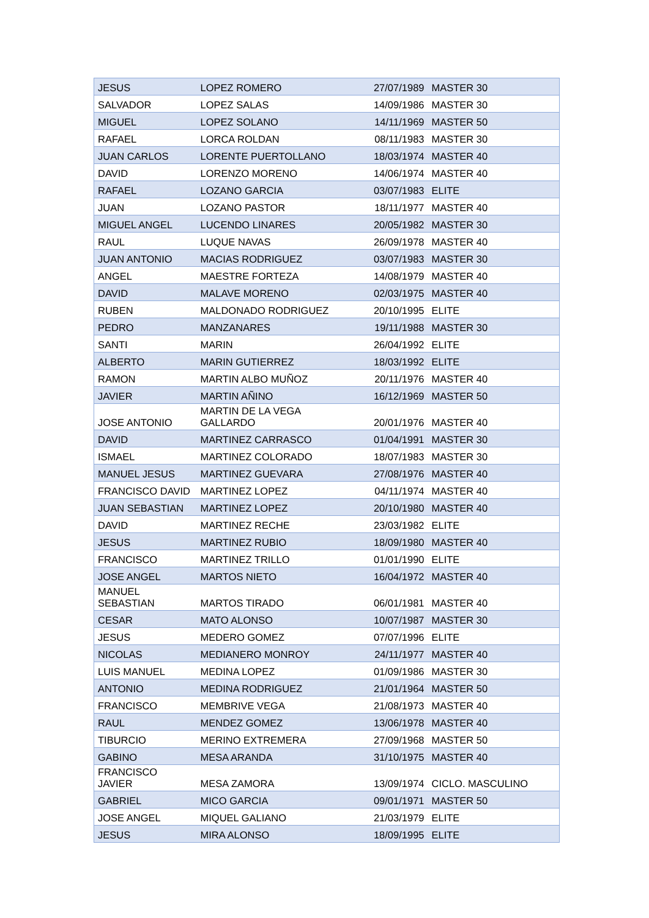| JESUS | LOPEZ ROMERO | 27/07/1989 | MASTER 30 |
| SALVADOR | LOPEZ SALAS | 14/09/1986 | MASTER 30 |
| MIGUEL | LOPEZ SOLANO | 14/11/1969 | MASTER 50 |
| RAFAEL | LORCA ROLDAN | 08/11/1983 | MASTER 30 |
| JUAN CARLOS | LORENTE PUERTOLLANO | 18/03/1974 | MASTER 40 |
| DAVID | LORENZO MORENO | 14/06/1974 | MASTER 40 |
| RAFAEL | LOZANO GARCIA | 03/07/1983 | ELITE |
| JUAN | LOZANO PASTOR | 18/11/1977 | MASTER 40 |
| MIGUEL ANGEL | LUCENDO LINARES | 20/05/1982 | MASTER 30 |
| RAUL | LUQUE NAVAS | 26/09/1978 | MASTER 40 |
| JUAN ANTONIO | MACIAS RODRIGUEZ | 03/07/1983 | MASTER 30 |
| ANGEL | MAESTRE FORTEZA | 14/08/1979 | MASTER 40 |
| DAVID | MALAVE MORENO | 02/03/1975 | MASTER 40 |
| RUBEN | MALDONADO RODRIGUEZ | 20/10/1995 | ELITE |
| PEDRO | MANZANARES | 19/11/1988 | MASTER 30 |
| SANTI | MARIN | 26/04/1992 | ELITE |
| ALBERTO | MARIN GUTIERREZ | 18/03/1992 | ELITE |
| RAMON | MARTIN ALBO MUÑOZ | 20/11/1976 | MASTER 40 |
| JAVIER | MARTIN AÑINO | 16/12/1969 | MASTER 50 |
| JOSE ANTONIO | MARTIN DE LA VEGA GALLARDO | 20/01/1976 | MASTER 40 |
| DAVID | MARTINEZ CARRASCO | 01/04/1991 | MASTER 30 |
| ISMAEL | MARTINEZ COLORADO | 18/07/1983 | MASTER 30 |
| MANUEL JESUS | MARTINEZ GUEVARA | 27/08/1976 | MASTER 40 |
| FRANCISCO DAVID | MARTINEZ LOPEZ | 04/11/1974 | MASTER 40 |
| JUAN SEBASTIAN | MARTINEZ LOPEZ | 20/10/1980 | MASTER 40 |
| DAVID | MARTINEZ RECHE | 23/03/1982 | ELITE |
| JESUS | MARTINEZ RUBIO | 18/09/1980 | MASTER 40 |
| FRANCISCO | MARTINEZ TRILLO | 01/01/1990 | ELITE |
| JOSE ANGEL | MARTOS NIETO | 16/04/1972 | MASTER 40 |
| MANUEL SEBASTIAN | MARTOS TIRADO | 06/01/1981 | MASTER 40 |
| CESAR | MATO ALONSO | 10/07/1987 | MASTER 30 |
| JESUS | MEDERO GOMEZ | 07/07/1996 | ELITE |
| NICOLAS | MEDIANERO MONROY | 24/11/1977 | MASTER 40 |
| LUIS MANUEL | MEDINA LOPEZ | 01/09/1986 | MASTER 30 |
| ANTONIO | MEDINA RODRIGUEZ | 21/01/1964 | MASTER 50 |
| FRANCISCO | MEMBRIVE VEGA | 21/08/1973 | MASTER 40 |
| RAUL | MENDEZ GOMEZ | 13/06/1978 | MASTER 40 |
| TIBURCIO | MERINO EXTREMERA | 27/09/1968 | MASTER 50 |
| GABINO | MESA ARANDA | 31/10/1975 | MASTER 40 |
| FRANCISCO JAVIER | MESA ZAMORA | 13/09/1974 | CICLO. MASCULINO |
| GABRIEL | MICO GARCIA | 09/01/1971 | MASTER 50 |
| JOSE ANGEL | MIQUEL GALIANO | 21/03/1979 | ELITE |
| JESUS | MIRA ALONSO | 18/09/1995 | ELITE |